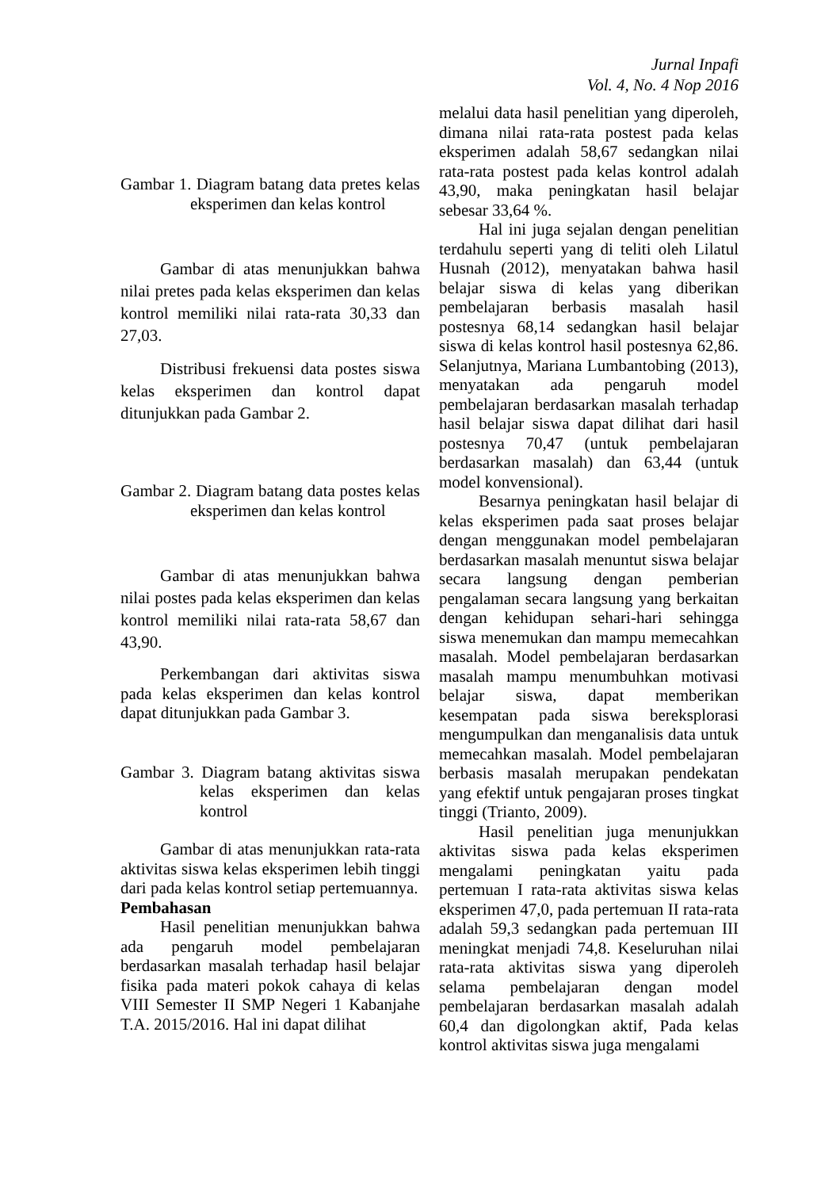Jurnal Inpafi
Vol. 4, No. 4 Nop 2016
Gambar 1. Diagram batang data pretes kelas eksperimen dan kelas kontrol
Gambar di atas menunjukkan bahwa nilai pretes pada kelas eksperimen dan kelas kontrol memiliki nilai rata-rata 30,33 dan 27,03.
Distribusi frekuensi data postes siswa kelas eksperimen dan kontrol dapat ditunjukkan pada Gambar 2.
Gambar 2. Diagram batang data postes kelas eksperimen dan kelas kontrol
Gambar di atas menunjukkan bahwa nilai postes pada kelas eksperimen dan kelas kontrol memiliki nilai rata-rata 58,67 dan 43,90.
Perkembangan dari aktivitas siswa pada kelas eksperimen dan kelas kontrol dapat ditunjukkan pada Gambar 3.
Gambar 3. Diagram batang aktivitas siswa kelas eksperimen dan kelas kontrol
Gambar di atas menunjukkan rata-rata aktivitas siswa kelas eksperimen lebih tinggi dari pada kelas kontrol setiap pertemuannya.
Pembahasan
Hasil penelitian menunjukkan bahwa ada pengaruh model pembelajaran berdasarkan masalah terhadap hasil belajar fisika pada materi pokok cahaya di kelas VIII Semester II SMP Negeri 1 Kabanjahe T.A. 2015/2016. Hal ini dapat dilihat
melalui data hasil penelitian yang diperoleh, dimana nilai rata-rata postest pada kelas eksperimen adalah 58,67 sedangkan nilai rata-rata postest pada kelas kontrol adalah 43,90, maka peningkatan hasil belajar sebesar 33,64 %.
Hal ini juga sejalan dengan penelitian terdahulu seperti yang di teliti oleh Lilatul Husnah (2012), menyatakan bahwa hasil belajar siswa di kelas yang diberikan pembelajaran berbasis masalah hasil postesnya 68,14 sedangkan hasil belajar siswa di kelas kontrol hasil postesnya 62,86. Selanjutnya, Mariana Lumbantobing (2013), menyatakan ada pengaruh model pembelajaran berdasarkan masalah terhadap hasil belajar siswa dapat dilihat dari hasil postesnya 70,47 (untuk pembelajaran berdasarkan masalah) dan 63,44 (untuk model konvensional).
Besarnya peningkatan hasil belajar di kelas eksperimen pada saat proses belajar dengan menggunakan model pembelajaran berdasarkan masalah menuntut siswa belajar secara langsung dengan pemberian pengalaman secara langsung yang berkaitan dengan kehidupan sehari-hari sehingga siswa menemukan dan mampu memecahkan masalah. Model pembelajaran berdasarkan masalah mampu menumbuhkan motivasi belajar siswa, dapat memberikan kesempatan pada siswa bereksplorasi mengumpulkan dan menganalisis data untuk memecahkan masalah. Model pembelajaran berbasis masalah merupakan pendekatan yang efektif untuk pengajaran proses tingkat tinggi (Trianto, 2009).
Hasil penelitian juga menunjukkan aktivitas siswa pada kelas eksperimen mengalami peningkatan yaitu pada pertemuan I rata-rata aktivitas siswa kelas eksperimen 47,0, pada pertemuan II rata-rata adalah 59,3 sedangkan pada pertemuan III meningkat menjadi 74,8. Keseluruhan nilai rata-rata aktivitas siswa yang diperoleh selama pembelajaran dengan model pembelajaran berdasarkan masalah adalah 60,4 dan digolongkan aktif, Pada kelas kontrol aktivitas siswa juga mengalami